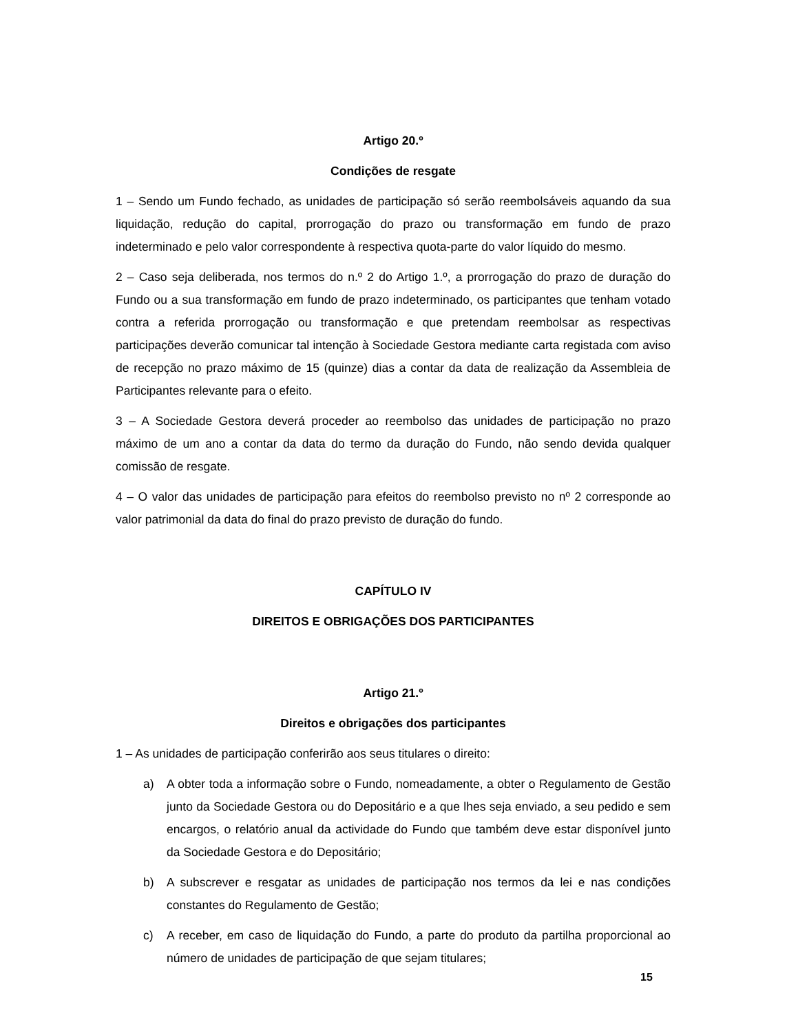Artigo 20.º
Condições de resgate
1 – Sendo um Fundo fechado, as unidades de participação só serão reembolsáveis aquando da sua liquidação, redução do capital, prorrogação do prazo ou transformação em fundo de prazo indeterminado e pelo valor correspondente à respectiva quota-parte do valor líquido do mesmo.
2 – Caso seja deliberada, nos termos do n.º 2 do Artigo 1.º, a prorrogação do prazo de duração do Fundo ou a sua transformação em fundo de prazo indeterminado, os participantes que tenham votado contra a referida prorrogação ou transformação e que pretendam reembolsar as respectivas participações deverão comunicar tal intenção à Sociedade Gestora mediante carta registada com aviso de recepção no prazo máximo de 15 (quinze) dias a contar da data de realização da Assembleia de Participantes relevante para o efeito.
3 – A Sociedade Gestora deverá proceder ao reembolso das unidades de participação no prazo máximo de um ano a contar da data do termo da duração do Fundo, não sendo devida qualquer comissão de resgate.
4 – O valor das unidades de participação para efeitos do reembolso previsto no nº 2 corresponde ao valor patrimonial da data do final do prazo previsto de duração do fundo.
CAPÍTULO IV
DIREITOS E OBRIGAÇÕES DOS PARTICIPANTES
Artigo 21.º
Direitos e obrigações dos participantes
1 – As unidades de participação conferirão aos seus titulares o direito:
a) A obter toda a informação sobre o Fundo, nomeadamente, a obter o Regulamento de Gestão junto da Sociedade Gestora ou do Depositário e a que lhes seja enviado, a seu pedido e sem encargos, o relatório anual da actividade do Fundo que também deve estar disponível junto da Sociedade Gestora e do Depositário;
b) A subscrever e resgatar as unidades de participação nos termos da lei e nas condições constantes do Regulamento de Gestão;
c) A receber, em caso de liquidação do Fundo, a parte do produto da partilha proporcional ao número de unidades de participação de que sejam titulares;
15